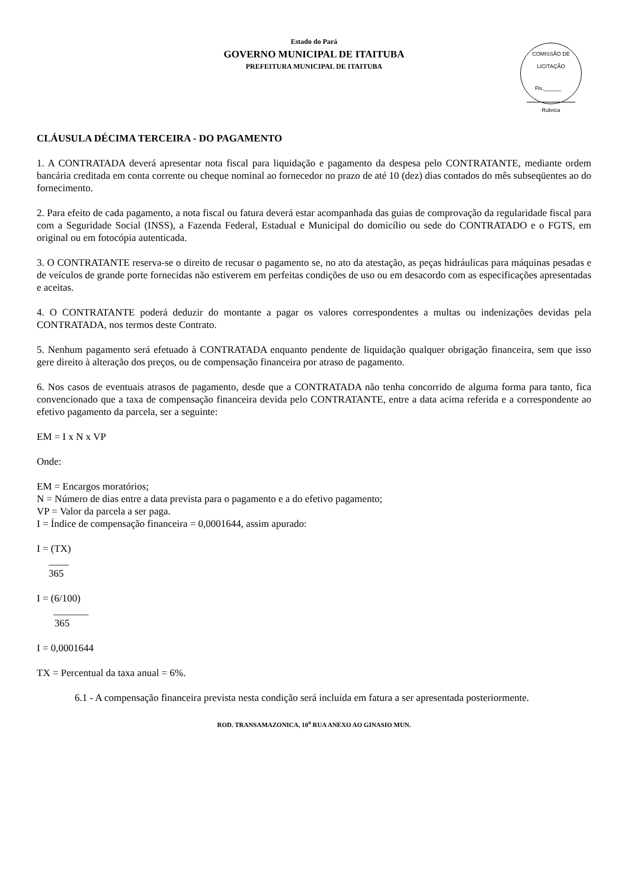COMISSÃO DE LICITAÇÃO
Fls.______
Rubrica
Estado do Pará
GOVERNO MUNICIPAL DE ITAITUBA
PREFEITURA MUNICIPAL DE ITAITUBA
CLÁUSULA DÉCIMA TERCEIRA - DO PAGAMENTO
1. A CONTRATADA deverá apresentar nota fiscal para liquidação e pagamento da despesa pelo CONTRATANTE, mediante ordem bancária creditada em conta corrente ou cheque nominal ao fornecedor no prazo de até 10 (dez) dias contados do mês subseqüentes ao do fornecimento.
2. Para efeito de cada pagamento, a nota fiscal ou fatura deverá estar acompanhada das guias de comprovação da regularidade fiscal para com a Seguridade Social (INSS), a Fazenda Federal, Estadual e Municipal do domicílio ou sede do CONTRATADO e o FGTS, em original ou em fotocópia autenticada.
3. O CONTRATANTE reserva-se o direito de recusar o pagamento se, no ato da atestação, as peças hidráulicas para máquinas pesadas e de veículos de grande porte fornecidas não estiverem em perfeitas condições de uso ou em desacordo com as especificações apresentadas e aceitas.
4. O CONTRATANTE poderá deduzir do montante a pagar os valores correspondentes a multas ou indenizações devidas pela CONTRATADA, nos termos deste Contrato.
5. Nenhum pagamento será efetuado à CONTRATADA enquanto pendente de liquidação qualquer obrigação financeira, sem que isso gere direito à alteração dos preços, ou de compensação financeira por atraso de pagamento.
6. Nos casos de eventuais atrasos de pagamento, desde que a CONTRATADA não tenha concorrido de alguma forma para tanto, fica convencionado que a taxa de compensação financeira devida pelo CONTRATANTE, entre a data acima referida e a correspondente ao efetivo pagamento da parcela, ser a seguinte:
EM = I x N x VP
Onde:
EM = Encargos moratórios;
N = Número de dias entre a data prevista para o pagamento e a do efetivo pagamento;
VP = Valor da parcela a ser paga.
I = Índice de compensação financeira = 0,0001644, assim apurado:
I = (TX)
____
365
I = (6/100)
_______
365
I = 0,0001644
TX = Percentual da taxa anual = 6%.
6.1 - A compensação financeira prevista nesta condição será incluída em fatura a ser apresentada posteriormente.
ROD. TRANSAMAZONICA, 10<sup>a</sup> RUA ANEXO AO GINASIO MUN.